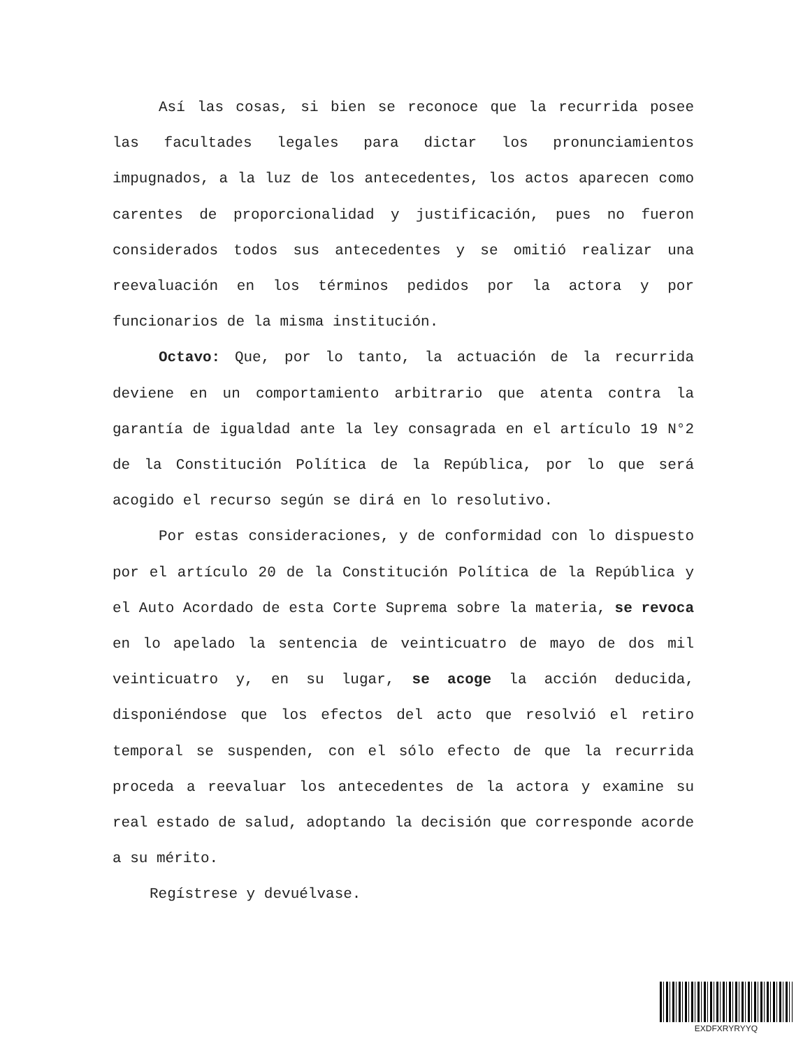Así las cosas, si bien se reconoce que la recurrida posee las facultades legales para dictar los pronunciamientos impugnados, a la luz de los antecedentes, los actos aparecen como carentes de proporcionalidad y justificación, pues no fueron considerados todos sus antecedentes y se omitió realizar una reevaluación en los términos pedidos por la actora y por funcionarios de la misma institución.
Octavo: Que, por lo tanto, la actuación de la recurrida deviene en un comportamiento arbitrario que atenta contra la garantía de igualdad ante la ley consagrada en el artículo 19 N°2 de la Constitución Política de la República, por lo que será acogido el recurso según se dirá en lo resolutivo.
Por estas consideraciones, y de conformidad con lo dispuesto por el artículo 20 de la Constitución Política de la República y el Auto Acordado de esta Corte Suprema sobre la materia, se revoca en lo apelado la sentencia de veinticuatro de mayo de dos mil veinticuatro y, en su lugar, se acoge la acción deducida, disponiéndose que los efectos del acto que resolvió el retiro temporal se suspenden, con el sólo efecto de que la recurrida proceda a reevaluar los antecedentes de la actora y examine su real estado de salud, adoptando la decisión que corresponde acorde a su mérito.
Regístrese y devuélvase.
EXDFXRYRYYQ